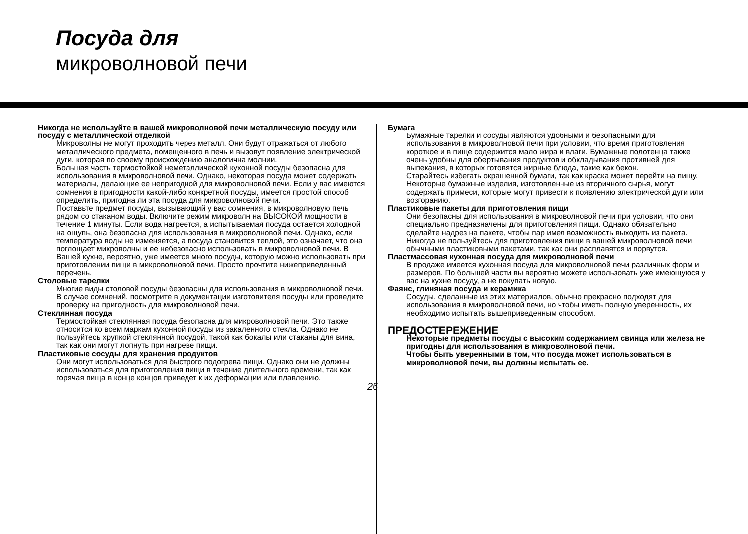Посуда для
микроволновой печи
Никогда не используйте в вашей микроволновой печи металлическую посуду или посуду с металлической отделкой
Микроволны не могут проходить через металл. Они будут отражаться от любого металлического предмета, помещенного в печь и вызовут появление электрической дуги, которая по своему происхождению аналогична молнии.
Большая часть термостойкой неметаллической кухонной посуды безопасна для использования в микроволновой печи. Однако, некоторая посуда может содержать материалы, делающие ее непригодной для микроволновой печи. Если у вас имеются сомнения в пригодности какой-либо конкретной посуды, имеется простой способ определить, пригодна ли эта посуда для микроволновой печи.
Поставьте предмет посуды, вызывающий у вас сомнения, в микроволновую печь рядом со стаканом воды. Включите режим микроволн на ВЫСОКОЙ мощности в течение 1 минуты. Если вода нагреется, а испытываемая посуда остается холодной на ощупь, она безопасна для использования в микроволновой печи. Однако, если температура воды не изменяется, а посуда становится теплой, это означает, что она поглощает микроволны и ее небезопасно использовать в микроволновой печи. В Вашей кухне, вероятно, уже имеется много посуды, которую можно использовать при приготовлении пищи в микроволновой печи. Просто прочтите нижеприведенный перечень.
Столовые тарелки
Многие виды столовой посуды безопасны для использования в микроволновой печи. В случае сомнений, посмотрите в документации изготовителя посуды или проведите проверку на пригодность для микроволновой печи.
Стеклянная посуда
Термостойкая стеклянная посуда безопасна для микроволновой печи. Это также относится ко всем маркам кухонной посуды из закаленного стекла. Однако не пользуйтесь хрупкой стеклянной посудой, такой как бокалы или стаканы для вина, так как они могут лопнуть при нагреве пищи.
Пластиковые сосуды для хранения продуктов
Они могут использоваться для быстрого подогрева пищи. Однако они не должны использоваться для приготовления пищи в течение длительного времени, так как горячая пища в конце концов приведет к их деформации или плавлению.
26
Бумага
Бумажные тарелки и сосуды являются удобными и безопасными для использования в микроволновой печи при условии, что время приготовления короткое и в пище содержится мало жира и влаги. Бумажные полотенца также очень удобны для обертывания продуктов и обкладывания противней для выпекания, в которых готовятся жирные блюда, такие как бекон.
Старайтесь избегать окрашенной бумаги, так как краска может перейти на пищу. Некоторые бумажные изделия, изготовленные из вторичного сырья, могут содержать примеси, которые могут привести к появлению электрической дуги или возгоранию.
Пластиковые пакеты для приготовления пищи
Они безопасны для использования в микроволновой печи при условии, что они специально предназначены для приготовления пищи. Однако обязательно сделайте надрез на пакете, чтобы пар имел возможность выходить из пакета. Никогда не пользуйтесь для приготовления пищи в вашей микроволновой печи обычными пластиковыми пакетами, так как они расплавятся и порвутся.
Пластмассовая кухонная посуда для микроволновой печи
В продаже имеется кухонная посуда для микроволновой печи различных форм и размеров. По большей части вы вероятно можете использовать уже имеющуюся у вас на кухне посуду, а не покупать новую.
Фаянс, глиняная посуда и керамика
Сосуды, сделанные из этих материалов, обычно прекрасно подходят для использования в микроволновой печи, но чтобы иметь полную уверенность, их необходимо испытать вышеприведенным способом.
ПРЕДОСТЕРЕЖЕНИЕ
Некоторые предметы посуды с высоким содержанием свинца или железа не пригодны для использования в микроволновой печи.
Чтобы быть уверенными в том, что посуда может использоваться в микроволновой печи, вы должны испытать ее.